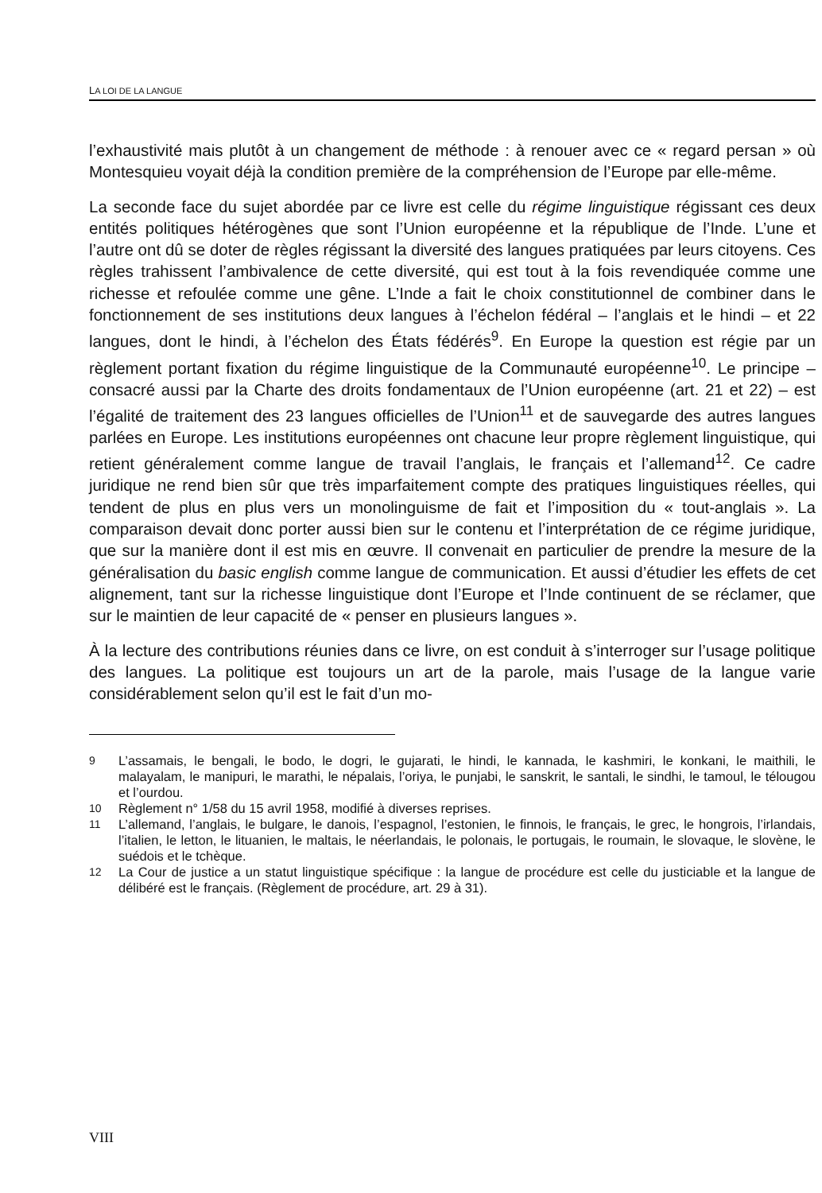LA LOI DE LA LANGUE
l’exhaustivité mais plutôt à un changement de méthode : à renouer avec ce « regard persan » où Montesquieu voyait déjà la condition première de la compréhension de l’Europe par elle-même.
La seconde face du sujet abordée par ce livre est celle du régime linguistique régissant ces deux entités politiques hétérogènes que sont l’Union européenne et la république de l’Inde. L’une et l’autre ont dû se doter de règles régissant la diversité des langues pratiquées par leurs citoyens. Ces règles trahissent l’ambivalence de cette diversité, qui est tout à la fois revendiquée comme une richesse et refoulée comme une gêne. L’Inde a fait le choix constitutionnel de combiner dans le fonctionnement de ses institutions deux langues à l’échelon fédéral – l’anglais et le hindi – et 22 langues, dont le hindi, à l’échelon des États fédérés<sup>9</sup>. En Europe la question est régie par un règlement portant fixation du régime linguistique de la Communauté européenne<sup>10</sup>. Le principe – consacré aussi par la Charte des droits fondamentaux de l’Union européenne (art. 21 et 22) – est l’égalité de traitement des 23 langues officielles de l’Union<sup>11</sup> et de sauvegarde des autres langues parlées en Europe. Les institutions européennes ont chacune leur propre règlement linguistique, qui retient généralement comme langue de travail l’anglais, le français et l’allemand<sup>12</sup>. Ce cadre juridique ne rend bien sûr que très imparfaitement compte des pratiques linguistiques réelles, qui tendent de plus en plus vers un monolinguisme de fait et l’imposition du « tout-anglais ». La comparaison devait donc porter aussi bien sur le contenu et l’interprétation de ce régime juridique, que sur la manière dont il est mis en œuvre. Il convenait en particulier de prendre la mesure de la généralisation du basic english comme langue de communication. Et aussi d’étudier les effets de cet alignement, tant sur la richesse linguistique dont l’Europe et l’Inde continuent de se réclamer, que sur le maintien de leur capacité de « penser en plusieurs langues ».
À la lecture des contributions réunies dans ce livre, on est conduit à s’interroger sur l’usage politique des langues. La politique est toujours un art de la parole, mais l’usage de la langue varie considérablement selon qu’il est le fait d’un mo-
9 L’assamais, le bengali, le bodo, le dogri, le gujarati, le hindi, le kannada, le kashmiri, le konkani, le maithili, le malayalam, le manipuri, le marathi, le népalais, l’oriya, le punjabi, le sanskrit, le santali, le sindhi, le tamoul, le télougou et l’ourdou.
10 Règlement n° 1/58 du 15 avril 1958, modifié à diverses reprises.
11 L’allemand, l’anglais, le bulgare, le danois, l’espagnol, l’estonien, le finnois, le français, le grec, le hongrois, l’irlandais, l’italien, le letton, le lituanien, le maltais, le néerlandais, le polonais, le portugais, le roumain, le slovaque, le slovène, le suédois et le tchèque.
12 La Cour de justice a un statut linguistique spécifique : la langue de procédure est celle du justiciable et la langue de délibéré est le français. (Règlement de procédure, art. 29 à 31).
VIII